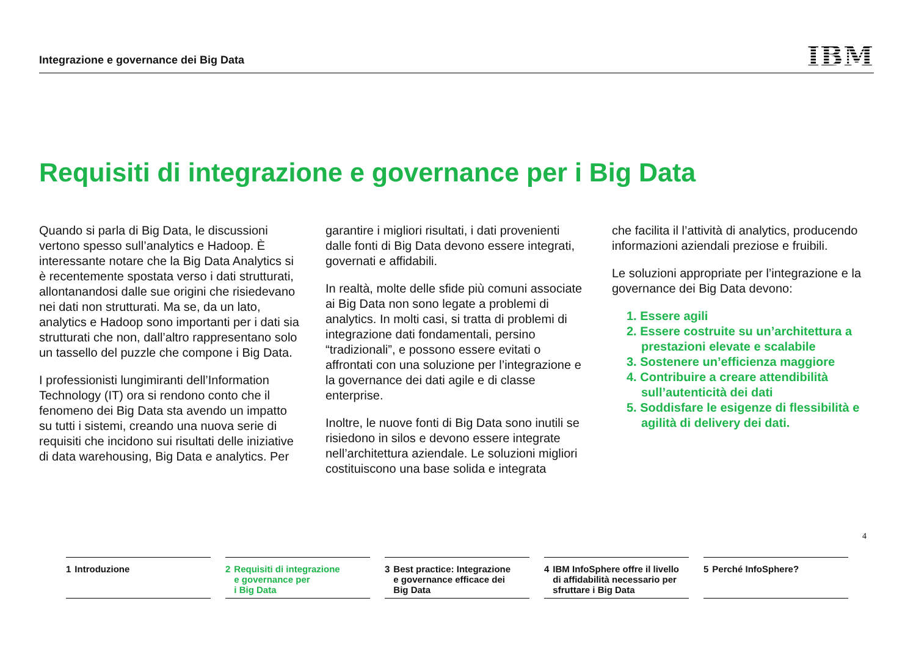Integrazione e governance dei Big Data
IBM
Requisiti di integrazione e governance per i Big Data
Quando si parla di Big Data, le discussioni vertono spesso sull’analytics e Hadoop. È interessante notare che la Big Data Analytics si è recentemente spostata verso i dati strutturati, allontanandosi dalle sue origini che risiedevano nei dati non strutturati. Ma se, da un lato, analytics e Hadoop sono importanti per i dati sia strutturati che non, dall’altro rappresentano solo un tassello del puzzle che compone i Big Data.
I professionisti lungimiranti dell’Information Technology (IT) ora si rendono conto che il fenomeno dei Big Data sta avendo un impatto su tutti i sistemi, creando una nuova serie di requisiti che incidono sui risultati delle iniziative di data warehousing, Big Data e analytics. Per
garantire i migliori risultati, i dati provenienti dalle fonti di Big Data devono essere integrati, governati e affidabili.
In realtà, molte delle sfide più comuni associate ai Big Data non sono legate a problemi di analytics. In molti casi, si tratta di problemi di integrazione dati fondamentali, persino “tradizionali”, e possono essere evitati o affrontati con una soluzione per l’integrazione e la governance dei dati agile e di classe enterprise.
Inoltre, le nuove fonti di Big Data sono inutili se risiedono in silos e devono essere integrate nell’architettura aziendale. Le soluzioni migliori costituiscono una base solida e integrata
che facilita il l’attività di analytics, producendo informazioni aziendali preziose e fruibili.
Le soluzioni appropriate per l’integrazione e la governance dei Big Data devono:
1. Essere agili
2. Essere costruite su un’architettura a prestazioni elevate e scalabile
3. Sostenere un’efficienza maggiore
4. Contribuire a creare attendibilità sull’autenticità dei dati
5. Soddisfare le esigenze di flessibilità e agilità di delivery dei dati.
4
1 Introduzione 2 Requisiti di integrazione
e governance per
i Big Data
3 Best practice: Integrazione
e governance efficace dei
Big Data
4 IBM InfoSphere offre il livello
di affidabilità necessario per
sfruttare i Big Data
5 Perché InfoSphere?